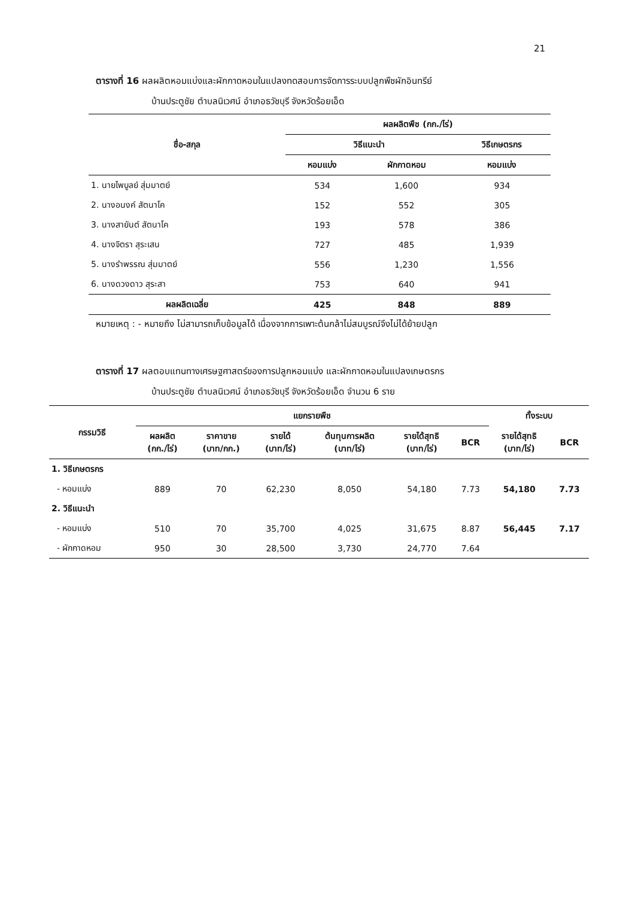21
ตารางที่ 16 ผลผลิตหอมแบ่งและผักกาดหอมในแปลงทดสอบการจัดการระบบปลูกพืชผักอินทรีย์
บ้านประตูชัย ตำบลนิเวศน์ อำเภอธวัชบุรี จังหวัดร้อยเอ็ด
| ชื่อ-สกุล | ผลผลิตพืช (กก./ไร่) | | |
| --- | --- | --- | --- |
| | วิธีแนะนำ | | วิธีเกษตรกร |
| | หอมแบ่ง | ผักกาดหอม | หอมแบ่ง |
| 1. นายไพบูลย์ สุ่มมาตย์ | 534 | 1,600 | 934 |
| 2. นางอนงค์ สัตนาโค | 152 | 552 | 305 |
| 3. นางสายันต์ สัตนาโค | 193 | 578 | 386 |
| 4. นางจิตรา สุระเสน | 727 | 485 | 1,939 |
| 5. นางรำพรรณ สุ่มมาตย์ | 556 | 1,230 | 1,556 |
| 6. นางดวงดาว สุระสา | 753 | 640 | 941 |
| ผลผลิตเฉลี่ย | 425 | 848 | 889 |
หมายเหตุ : - หมายถึง ไม่สามารถเก็บข้อมูลได้ เนื่องจากการเพาะต้นกล้าไม่สมบูรณ์จึงไม่ได้ย้ายปลูก
ตารางที่ 17 ผลตอบแทนทางเศรษฐศาสตร์ของการปลูกหอมแบ่ง และผักกาดหอมในแปลงเกษตรกร
บ้านประตูชัย ตำบลนิเวศน์ อำเภอธวัชบุรี จังหวัดร้อยเอ็ด จำนวน 6 ราย
| กรรมวิธี | แยกรายพืช | | | | | | ทั้งระบบ | |
| --- | --- | --- | --- | --- | --- | --- | --- | --- |
| | ผลผลิต (กก./ไร่) | ราคาขาย (บาท/กก.) | รายได้ (บาท/ไร่) | ต้นทุนการผลิต (บาท/ไร่) | รายได้สุทธิ (บาท/ไร่) | BCR | รายได้สุทธิ (บาท/ไร่) | BCR |
| 1. วิธีเกษตรกร | | | | | | | | |
| - หอมแบ่ง | 889 | 70 | 62,230 | 8,050 | 54,180 | 7.73 | 54,180 | 7.73 |
| 2. วิธีแนะนำ | | | | | | | | |
| - หอมแบ่ง | 510 | 70 | 35,700 | 4,025 | 31,675 | 8.87 | 56,445 | 7.17 |
| - ผักกาดหอม | 950 | 30 | 28,500 | 3,730 | 24,770 | 7.64 | | |